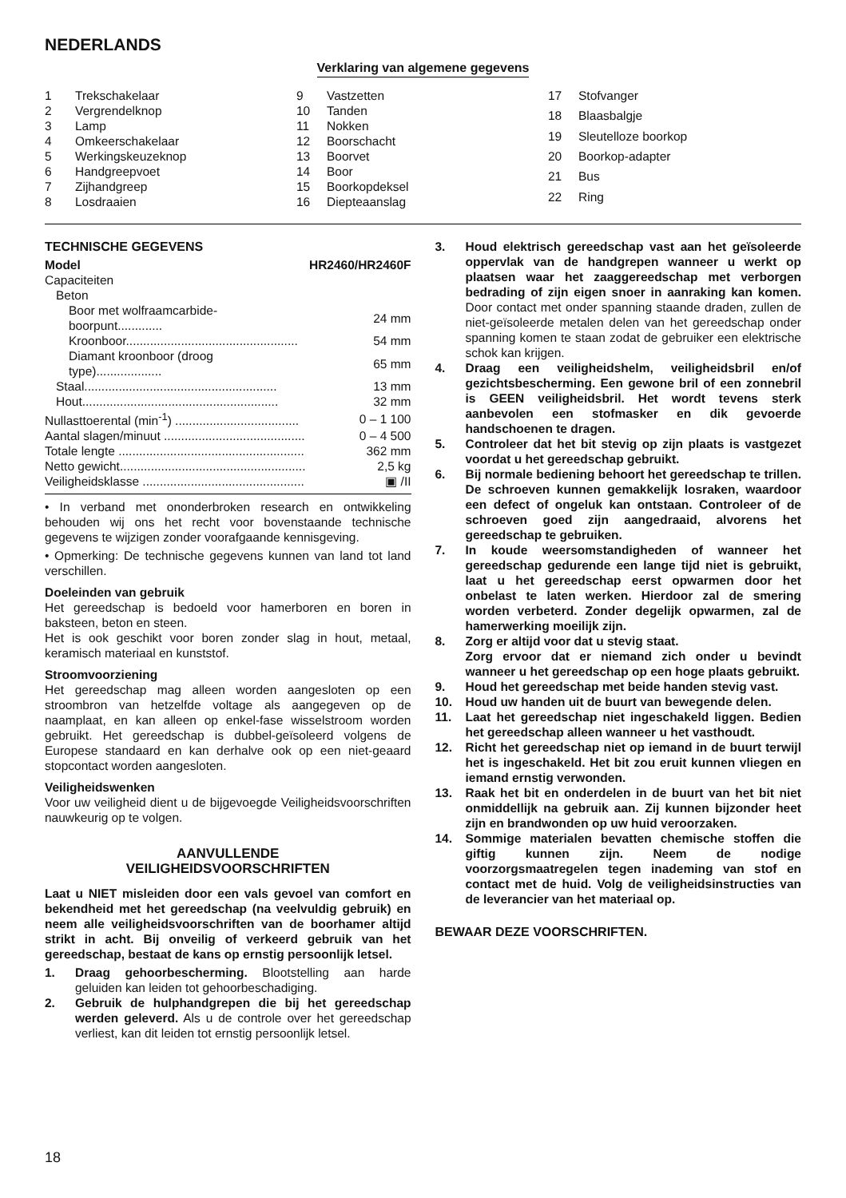NEDERLANDS
Verklaring van algemene gegevens
| 1 | Trekschakelaar |
| 2 | Vergrendelknop |
| 3 | Lamp |
| 4 | Omkeerschakelaar |
| 5 | Werkingskeuzeknop |
| 6 | Handgreepvoet |
| 7 | Zijhandgreep |
| 8 | Losdraaien |
| 9 | Vastzetten |
| 10 | Tanden |
| 11 | Nokken |
| 12 | Boorschacht |
| 13 | Boorvet |
| 14 | Boor |
| 15 | Boorkopdeksel |
| 16 | Diepteaanslag |
| 17 | Stofvanger |
| 18 | Blaasbalgje |
| 19 | Sleutelloze boorkop |
| 20 | Boorkop-adapter |
| 21 | Bus |
| 22 | Ring |
TECHNISCHE GEGEVENS
| Model | HR2460/HR2460F |
| Capaciteiten | |
| Beton | |
| Boor met wolfraamcarbide-boorpunt............. | 24 mm |
| Kroonboor.................................................. | 54 mm |
| Diamant kroonboor (droog type)................... | 65 mm |
| Staal........................................................ | 13 mm |
| Hout......................................................... | 32 mm |
| Nullasttoerental (min<sup>-1</sup>) .................................... | 0 – 1 100 |
| Aantal slagen/minuut ......................................... | 0 – 4 500 |
| Totale lengte ...................................................... | 362 mm |
| Netto gewicht...................................................... | 2,5 kg |
| Veiligheidsklasse ............................................... | ▣ /II |
• In verband met ononderbroken research en ontwikkeling behouden wij ons het recht voor bovenstaande technische gegevens te wijzigen zonder voorafgaande kennisgeving.
• Opmerking: De technische gegevens kunnen van land tot land verschillen.
Doeleinden van gebruik
Het gereedschap is bedoeld voor hamerboren en boren in baksteen, beton en steen.
Het is ook geschikt voor boren zonder slag in hout, metaal, keramisch materiaal en kunststof.
Stroomvoorziening
Het gereedschap mag alleen worden aangesloten op een stroombron van hetzelfde voltage als aangegeven op de naamplaat, en kan alleen op enkel-fase wisselstroom worden gebruikt. Het gereedschap is dubbel-geïsoleerd volgens de Europese standaard en kan derhalve ook op een niet-geaard stopcontact worden aangesloten.
Veiligheidswenken
Voor uw veiligheid dient u de bijgevoegde Veiligheidsvoorschriften nauwkeurig op te volgen.
AANVULLENDE
VEILIGHEIDSVOORSCHRIFTEN
Laat u NIET misleiden door een vals gevoel van comfort en bekendheid met het gereedschap (na veelvuldig gebruik) en neem alle veiligheidsvoorschriften van de boorhamer altijd strikt in acht. Bij onveilig of verkeerd gebruik van het gereedschap, bestaat de kans op ernstig persoonlijk letsel.
1. Draag gehoorbescherming. Blootstelling aan harde geluiden kan leiden tot gehoorbeschadiging.
2. Gebruik de hulphandgrepen die bij het gereedschap werden geleverd. Als u de controle over het gereedschap verliest, kan dit leiden tot ernstig persoonlijk letsel.
3. Houd elektrisch gereedschap vast aan het geïsoleerde oppervlak van de handgrepen wanneer u werkt op plaatsen waar het zaaggereedschap met verborgen bedrading of zijn eigen snoer in aanraking kan komen. Door contact met onder spanning staande draden, zullen de niet-geïsoleerde metalen delen van het gereedschap onder spanning komen te staan zodat de gebruiker een elektrische schok kan krijgen.
4. Draag een veiligheidshelm, veiligheidsbril en/of gezichtsbescherming. Een gewone bril of een zonnebril is GEEN veiligheidsbril. Het wordt tevens sterk aanbevolen een stofmasker en dik gevoerde handschoenen te dragen.
5. Controleer dat het bit stevig op zijn plaats is vastgezet voordat u het gereedschap gebruikt.
6. Bij normale bediening behoort het gereedschap te trillen. De schroeven kunnen gemakkelijk losraken, waardoor een defect of ongeluk kan ontstaan. Controleer of de schroeven goed zijn aangedraaid, alvorens het gereedschap te gebruiken.
7. In koude weersomstandigheden of wanneer het gereedschap gedurende een lange tijd niet is gebruikt, laat u het gereedschap eerst opwarmen door het onbelast te laten werken. Hierdoor zal de smering worden verbeterd. Zonder degelijk opwarmen, zal de hamerwerking moeilijk zijn.
8. Zorg er altijd voor dat u stevig staat.
Zorg ervoor dat er niemand zich onder u bevindt wanneer u het gereedschap op een hoge plaats gebruikt.
9. Houd het gereedschap met beide handen stevig vast.
10. Houd uw handen uit de buurt van bewegende delen.
11. Laat het gereedschap niet ingeschakeld liggen. Bedien het gereedschap alleen wanneer u het vasthoudt.
12. Richt het gereedschap niet op iemand in de buurt terwijl het is ingeschakeld. Het bit zou eruit kunnen vliegen en iemand ernstig verwonden.
13. Raak het bit en onderdelen in de buurt van het bit niet onmiddellijk na gebruik aan. Zij kunnen bijzonder heet zijn en brandwonden op uw huid veroorzaken.
14. Sommige materialen bevatten chemische stoffen die giftig kunnen zijn. Neem de nodige voorzorgsmaatregelen tegen inademing van stof en contact met de huid. Volg de veiligheidsinstructies van de leverancier van het materiaal op.
BEWAAR DEZE VOORSCHRIFTEN.
18